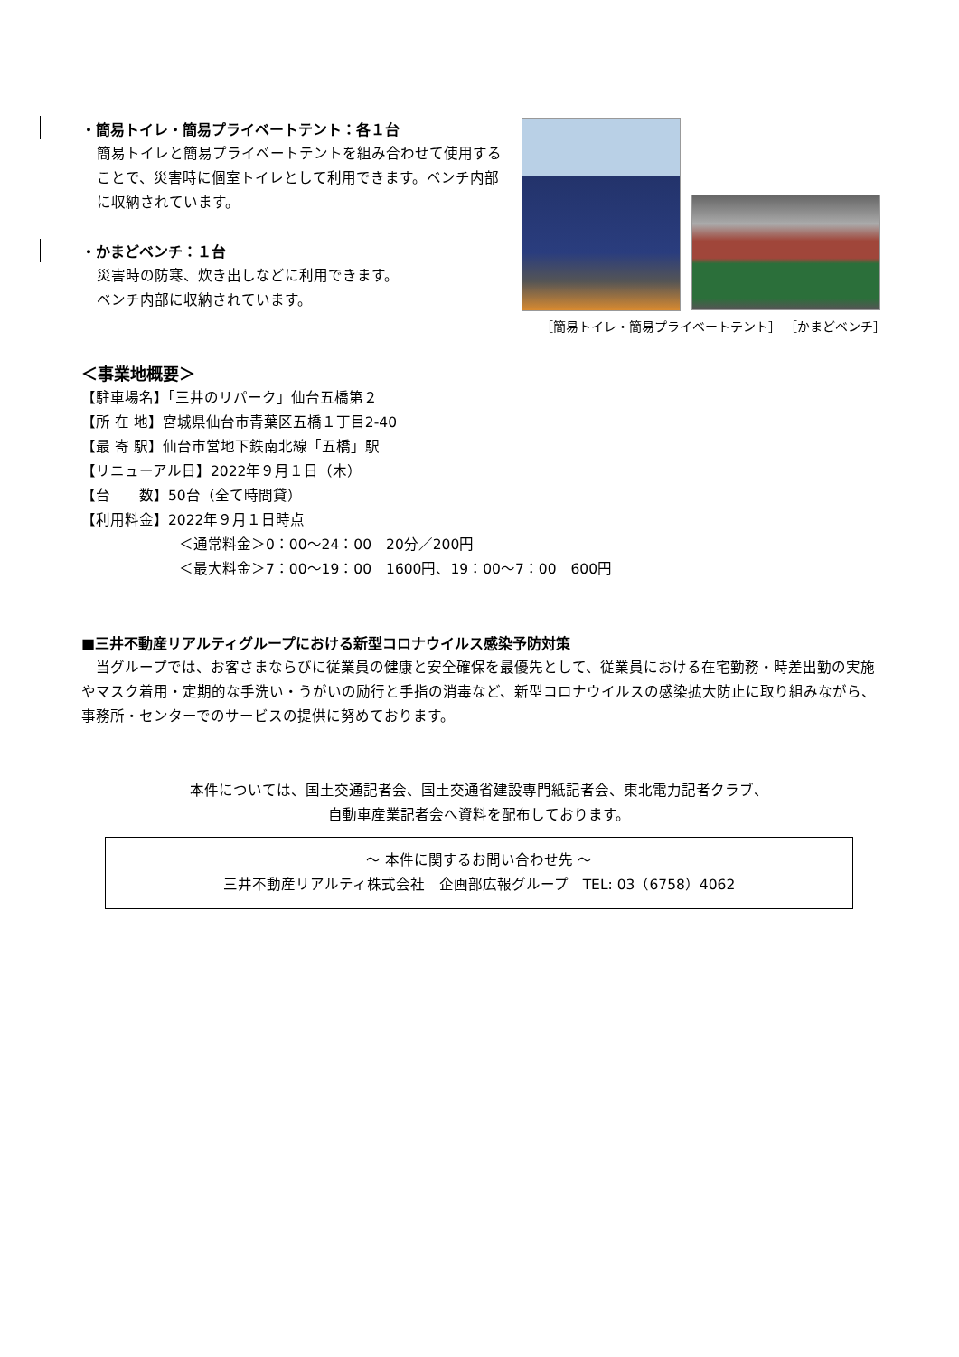・簡易トイレ・簡易プライベートテント：各１台
簡易トイレと簡易プライベートテントを組み合わせて使用することで、災害時に個室トイレとして利用できます。ベンチ内部に収納されています。
・かまどベンチ：１台
災害時の防寒、炊き出しなどに利用できます。
ベンチ内部に収納されています。
［簡易トイレ・簡易プライベートテント］ ［かまどベンチ］
＜事業地概要＞
【駐車場名】「三井のリパーク」仙台五橋第２
【所 在 地】宮城県仙台市青葉区五橋１丁目2-40
【最 寄 駅】仙台市営地下鉄南北線「五橋」駅
【リニューアル日】2022年９月１日（木）
【台　　数】50台（全て時間貸）
【利用料金】2022年９月１日時点
＜通常料金＞0：00～24：00　20分／200円
＜最大料金＞7：00～19：00　1600円、19：00～7：00　600円
■三井不動産リアルティグループにおける新型コロナウイルス感染予防対策
　当グループでは、お客さまならびに従業員の健康と安全確保を最優先として、従業員における在宅勤務・時差出勤の実施やマスク着用・定期的な手洗い・うがいの励行と手指の消毒など、新型コロナウイルスの感染拡大防止に取り組みながら、事務所・センターでのサービスの提供に努めております。
本件については、国土交通記者会、国土交通省建設専門紙記者会、東北電力記者クラブ、
自動車産業記者会へ資料を配布しております。
～ 本件に関するお問い合わせ先 ～
三井不動産リアルティ株式会社　企画部広報グループ　TEL: 03（6758）4062